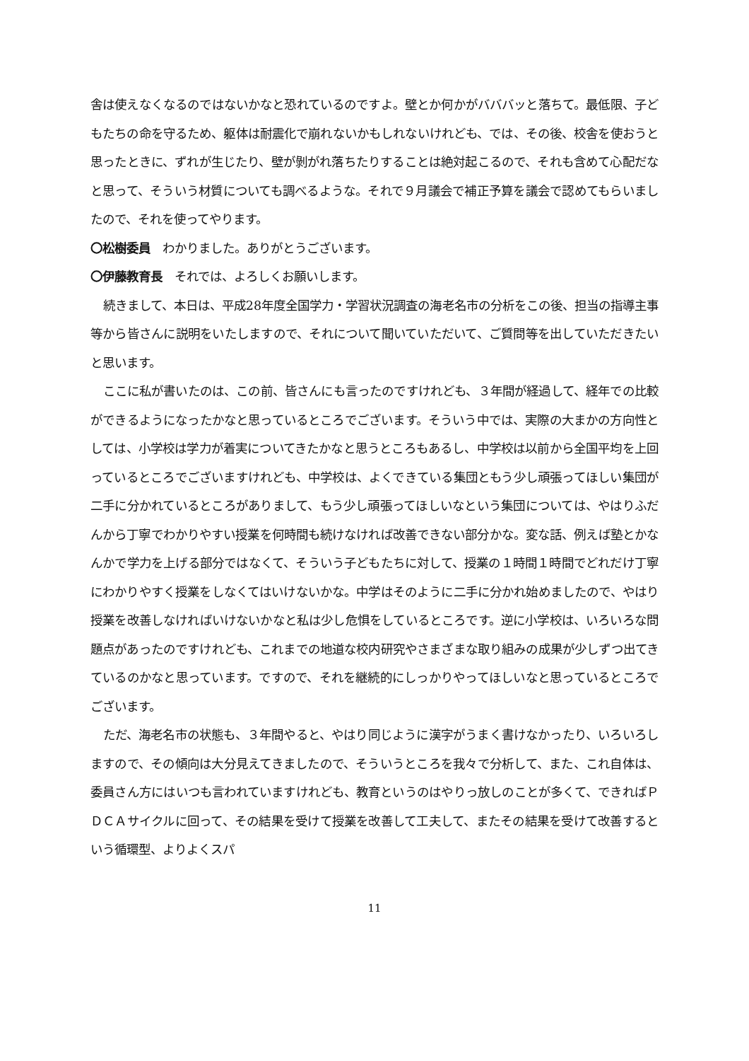舎は使えなくなるのではないかなと恐れているのですよ。壁とか何かがバババッと落ちて。最低限、子どもたちの命を守るため、躯体は耐震化で崩れないかもしれないけれども、では、その後、校舎を使おうと思ったときに、ずれが生じたり、壁が剝がれ落ちたりすることは絶対起こるので、それも含めて心配だなと思って、そういう材質についても調べるような。それで９月議会で補正予算を議会で認めてもらいましたので、それを使ってやります。
〇松樹委員　わかりました。ありがとうございます。
〇伊藤教育長　それでは、よろしくお願いします。
続きまして、本日は、平成28年度全国学力・学習状況調査の海老名市の分析をこの後、担当の指導主事等から皆さんに説明をいたしますので、それについて聞いていただいて、ご質問等を出していただきたいと思います。
ここに私が書いたのは、この前、皆さんにも言ったのですけれども、３年間が経過して、経年での比較ができるようになったかなと思っているところでございます。そういう中では、実際の大まかの方向性としては、小学校は学力が着実についてきたかなと思うところもあるし、中学校は以前から全国平均を上回っているところでございますけれども、中学校は、よくできている集団ともう少し頑張ってほしい集団が二手に分かれているところがありまして、もう少し頑張ってほしいなという集団については、やはりふだんから丁寧でわかりやすい授業を何時間も続けなければ改善できない部分かな。変な話、例えば塾とかなんかで学力を上げる部分ではなくて、そういう子どもたちに対して、授業の１時間１時間でどれだけ丁寧にわかりやすく授業をしなくてはいけないかな。中学はそのように二手に分かれ始めましたので、やはり授業を改善しなければいけないかなと私は少し危惧をしているところです。逆に小学校は、いろいろな問題点があったのですけれども、これまでの地道な校内研究やさまざまな取り組みの成果が少しずつ出てきているのかなと思っています。ですので、それを継続的にしっかりやってほしいなと思っているところでございます。
ただ、海老名市の状態も、３年間やると、やはり同じように漢字がうまく書けなかったり、いろいろしますので、その傾向は大分見えてきましたので、そういうところを我々で分析して、また、これ自体は、委員さん方にはいつも言われていますけれども、教育というのはやりっ放しのことが多くて、できればＰＤＣＡサイクルに回って、その結果を受けて授業を改善して工夫して、またその結果を受けて改善するという循環型、よりよくスパ
11